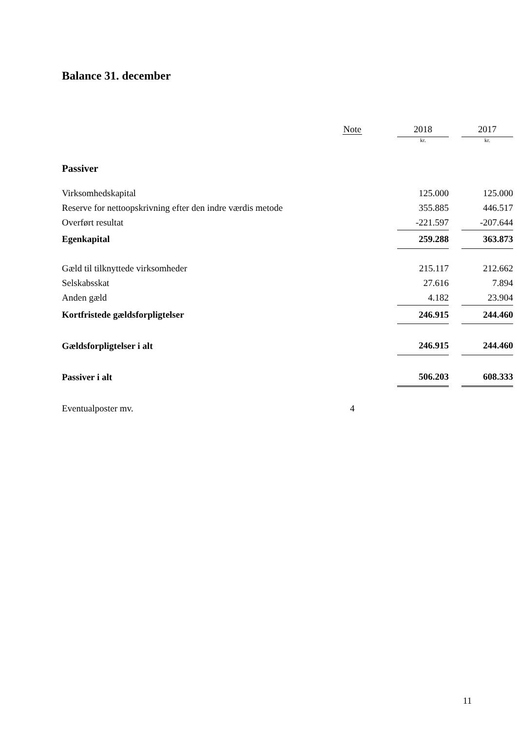Balance 31. december
| | Note | | 2018 | | 2017 |
| --- | --- | --- | --- | --- | --- |
| | | | kr. | | kr. |
| Passiver | | | | | |
| Virksomhedskapital | | | 125.000 | | 125.000 |
| Reserve for nettoopskrivning efter den indre værdis metode | | | 355.885 | | 446.517 |
| Overført resultat | | | -221.597 | | -207.644 |
| Egenkapital | | | 259.288 | | 363.873 |
| Gæld til tilknyttede virksomheder | | | 215.117 | | 212.662 |
| Selskabsskat | | | 27.616 | | 7.894 |
| Anden gæld | | | 4.182 | | 23.904 |
| Kortfristede gældsforpligtelser | | | 246.915 | | 244.460 |
| Gældsforpligtelser i alt | | | 246.915 | | 244.460 |
| Passiver i alt | | | 506.203 | | 608.333 |
| Eventualposter mv. | 4 | | | | |
11